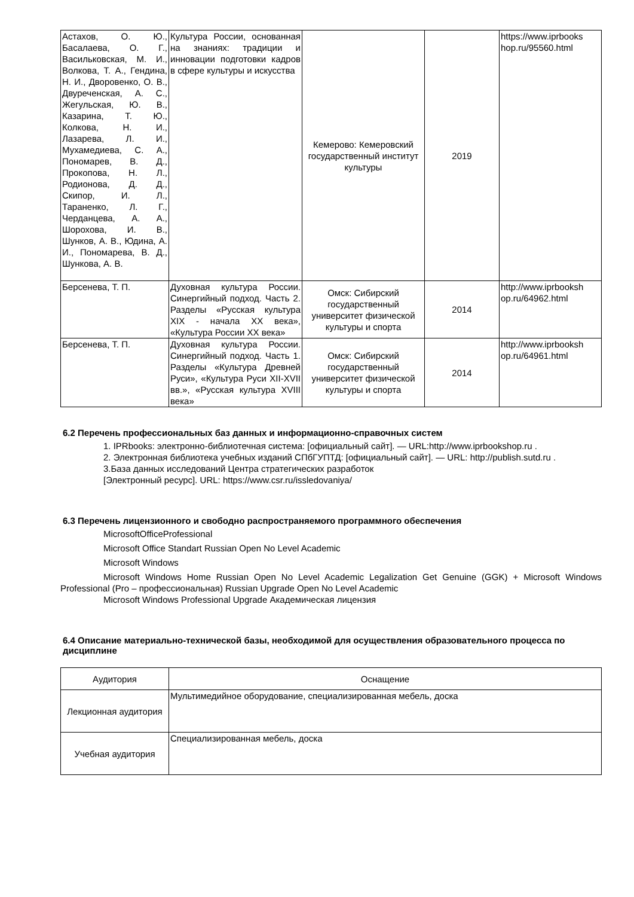| Астахов, О. Ю., Басалаева, О. Г., Васильковская, М. И., Волкова, Т. А., Гендина, Н. И., Дворовенко, О. В., Двуреченская, А. С., Жегульская, Ю. В., Казарина, Т. Ю., Колкова, Н. И., Лазарева, Л. И., Мухамедиева, С. А., Пономарев, В. Д., Прокопова, Н. Л., Родионова, Д. Д., Скипор, И. Л., Тараненко, Л. Г., Черданцева, А. А., Шорохова, И. В., Шунков, А. В., Юдина, А. И., Пономарева, В. Д., Шункова, А. В. | Культура России, основанная на знаниях: традиции и инновации подготовки кадров в сфере культуры и искусства | Кемерово: Кемеровский государственный институт культуры | 2019 | https://www.iprbooks hop.ru/95560.html |
| Берсенева, Т. П. | Духовная культура России. Синергийный подход. Часть 2. Разделы «Русская культура XIX - начала XX века», «Культура России XX века» | Омск: Сибирский государственный университет физической культуры и спорта | 2014 | http://www.iprbooksh op.ru/64962.html |
| Берсенева, Т. П. | Духовная культура России. Синергийный подход. Часть 1. Разделы «Культура Древней Руси», «Культура Руси XII-XVII вв.», «Русская культура XVIII века» | Омск: Сибирский государственный университет физической культуры и спорта | 2014 | http://www.iprbooksh op.ru/64961.html |
6.2 Перечень профессиональных баз данных и информационно-справочных систем
1. IPRbooks: электронно-библиотечная система: [официальный сайт]. — URL:http://www.iprbookshop.ru .
2. Электронная библиотека учебных изданий СПбГУПТД: [официальный сайт]. — URL: http://publish.sutd.ru .
3.База данных исследований Центра стратегических разработок
[Электронный ресурс]. URL: https://www.csr.ru/issledovaniya/
6.3 Перечень лицензионного и свободно распространяемого программного обеспечения
MicrosoftOfficeProfessional
Microsoft Office Standart Russian Open No Level Academic
Microsoft Windows
Microsoft Windows Home Russian Open No Level Academic Legalization Get Genuine (GGK) + Microsoft Windows Professional (Pro – профессиональная) Russian Upgrade Open No Level Academic
Microsoft Windows Professional Upgrade Академическая лицензия
6.4 Описание материально-технической базы, необходимой для осуществления образовательного процесса по дисциплине
| Аудитория | Оснащение |
| --- | --- |
| Лекционная аудитория | Мультимедийное оборудование, специализированная мебель, доска |
| Учебная аудитория | Специализированная мебель, доска |